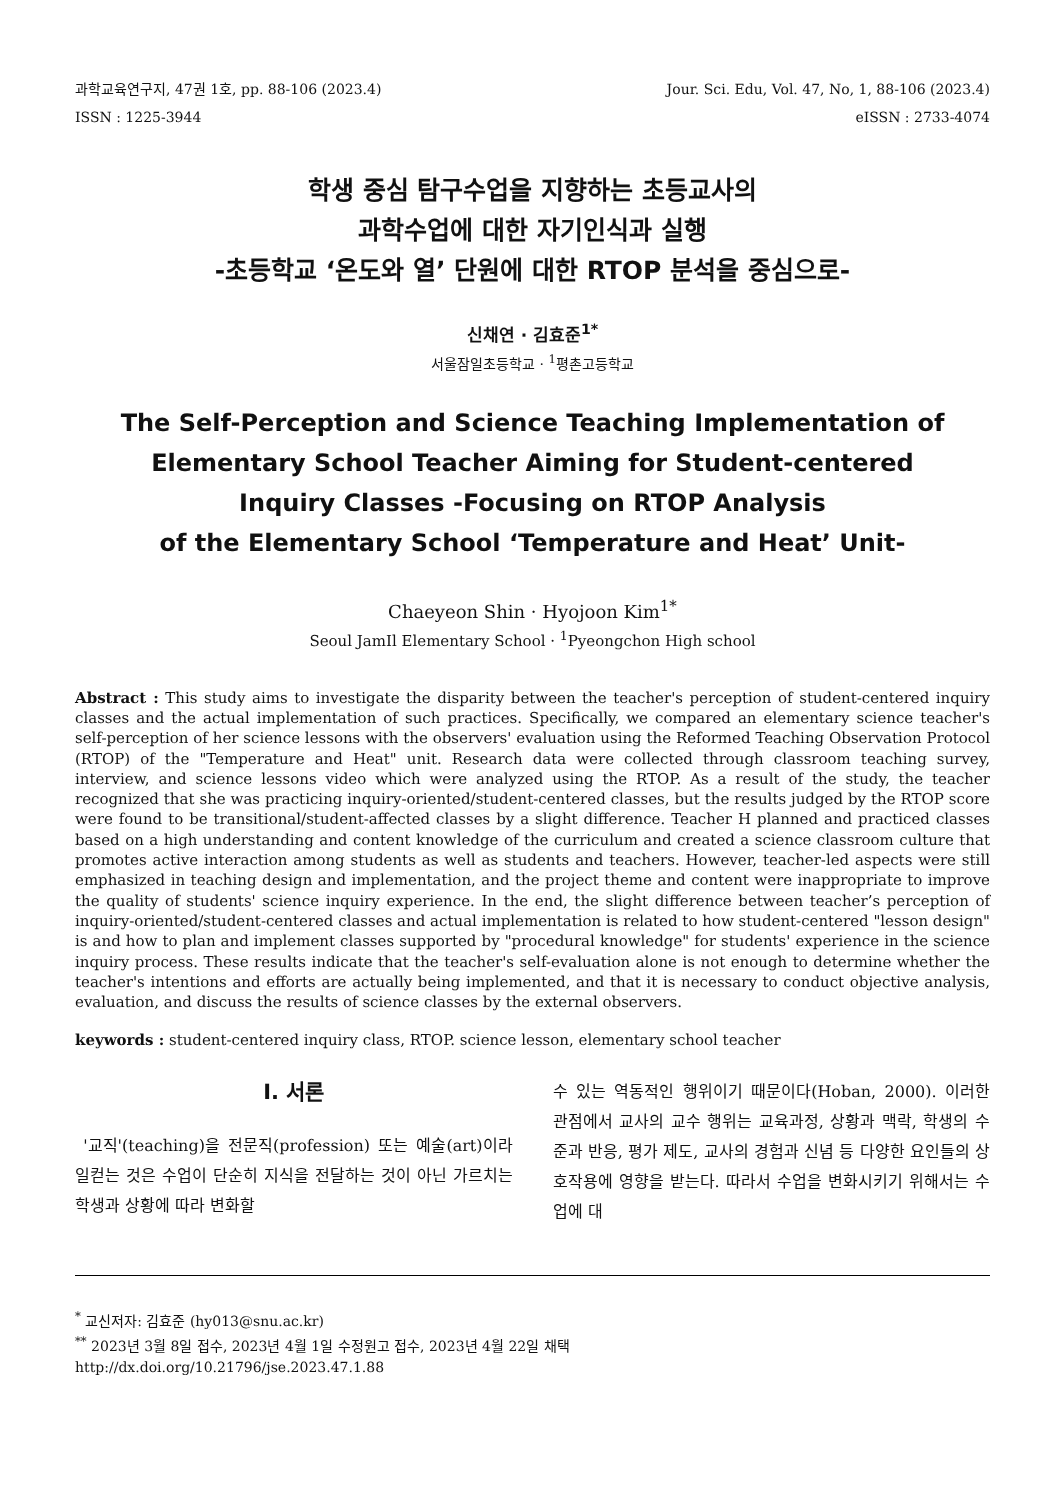과학교육연구지, 47권 1호, pp. 88-106 (2023.4) Jour. Sci. Edu, Vol. 47, No, 1, 88-106 (2023.4)
ISSN : 1225-3944 eISSN : 2733-4074
학생 중심 탐구수업을 지향하는 초등교사의
과학수업에 대한 자기인식과 실행
-초등학교 ‘온도와 열’ 단원에 대한 RTOP 분석을 중심으로-
신채연 · 김효준<sup>1*</sup>
서울잠일초등학교 · <sup>1</sup>평촌고등학교
The Self-Perception and Science Teaching Implementation of
Elementary School Teacher Aiming for Student-centered
Inquiry Classes -Focusing on RTOP Analysis
of the Elementary School ‘Temperature and Heat’ Unit-
Chaeyeon Shin · Hyojoon Kim<sup>1*</sup>
Seoul JamIl Elementary School · <sup>1</sup>Pyeongchon High school
Abstract : This study aims to investigate the disparity between the teacher's perception of student-centered inquiry classes and the actual implementation of such practices. Specifically, we compared an elementary science teacher's self-perception of her science lessons with the observers' evaluation using the Reformed Teaching Observation Protocol (RTOP) of the "Temperature and Heat" unit. Research data were collected through classroom teaching survey, interview, and science lessons video which were analyzed using the RTOP. As a result of the study, the teacher recognized that she was practicing inquiry-oriented/student-centered classes, but the results judged by the RTOP score were found to be transitional/student-affected classes by a slight difference. Teacher H planned and practiced classes based on a high understanding and content knowledge of the curriculum and created a science classroom culture that promotes active interaction among students as well as students and teachers. However, teacher-led aspects were still emphasized in teaching design and implementation, and the project theme and content were inappropriate to improve the quality of students' science inquiry experience. In the end, the slight difference between teacher’s perception of inquiry-oriented/student-centered classes and actual implementation is related to how student-centered "lesson design" is and how to plan and implement classes supported by "procedural knowledge" for students' experience in the science inquiry process. These results indicate that the teacher's self-evaluation alone is not enough to determine whether the teacher's intentions and efforts are actually being implemented, and that it is necessary to conduct objective analysis, evaluation, and discuss the results of science classes by the external observers.
keywords : student-centered inquiry class, RTOP. science lesson, elementary school teacher
Ⅰ. 서론
'교직'(teaching)을 전문직(profession) 또는 예술(art)이라 일컫는 것은 수업이 단순히 지식을 전달하는 것이 아닌 가르치는 학생과 상황에 따라 변화할
수 있는 역동적인 행위이기 때문이다(Hoban, 2000). 이러한 관점에서 교사의 교수 행위는 교육과정, 상황과 맥락, 학생의 수준과 반응, 평가 제도, 교사의 경험과 신념 등 다양한 요인들의 상호작용에 영향을 받는다. 따라서 수업을 변화시키기 위해서는 수업에 대
<sup>*</sup> 교신저자: 김효준 (hy013@snu.ac.kr)
<sup>**</sup> 2023년 3월 8일 접수, 2023년 4월 1일 수정원고 접수, 2023년 4월 22일 채택
http://dx.doi.org/10.21796/jse.2023.47.1.88